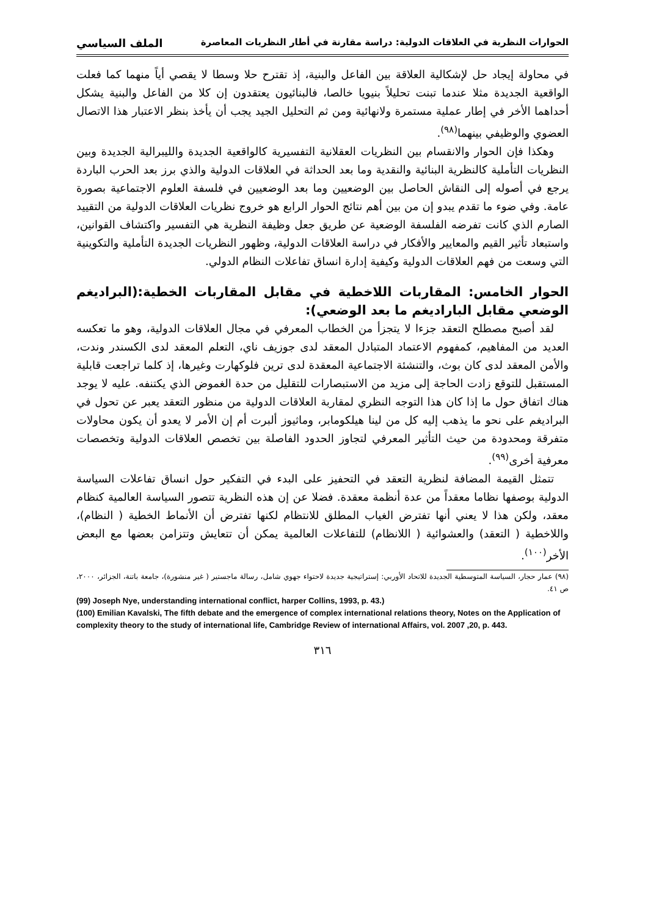الحوارات النظرية في العلاقات الدولية: دراسة مقارنة في أطار النظريات المعاصرة الملف السياسي
في محاولة إيجاد حل لإشكالية العلاقة بين الفاعل والبنية، إذ تقترح حلا وسطا لا يقصي أياً منهما كما فعلت الواقعية الجديدة مثلا عندما تبنت تحليلاً بنيويا خالصا، فالبنائيون يعتقدون إن كلا من الفاعل والبنية يشكل أحداهما الأخر في إطار عملية مستمرة ولانهائية ومن ثم التحليل الجيد يجب أن يأخذ بنظر الاعتبار هذا الاتصال العضوي والوظيفي بينهما<sup>(٩٨)</sup>.
وهكذا فإن الحوار والانقسام بين النظريات العقلانية التفسيرية كالواقعية الجديدة والليبرالية الجديدة وبين النظريات التأملية كالنظرية البنائية والنقدية وما بعد الحداثة في العلاقات الدولية والذي برز بعد الحرب الباردة يرجع في أصوله إلى النقاش الحاصل بين الوضعيين وما بعد الوضعيين في فلسفة العلوم الاجتماعية بصورة عامة. وفي ضوء ما تقدم يبدو إن من بين أهم نتائج الحوار الرابع هو خروج نظريات العلاقات الدولية من التقييد الصارم الذي كانت تفرضه الفلسفة الوضعية عن طريق جعل وظيفة النظرية هي التفسير واكتشاف القوانين، واستبعاد تأثير القيم والمعايير والأفكار في دراسة العلاقات الدولية، وظهور النظريات الجديدة التأملية والتكوينية التي وسعت من فهم العلاقات الدولية وكيفية إدارة انساق تفاعلات النظام الدولي.
الحوار الخامس: المقاربات اللاخطية في مقابل المقاربات الخطية:(البراديغم الوضعي مقابل الباراديغم ما بعد الوضعي):
لقد أصبح مصطلح التعقد جزءا لا يتجزأ من الخطاب المعرفي في مجال العلاقات الدولية، وهو ما تعكسه العديد من المفاهيم، كمفهوم الاعتماد المتبادل المعقد لدى جوزيف ناي، التعلم المعقد لدى الكسندر وندت، والأمن المعقد لدى كان بوث، والتنشئة الاجتماعية المعقدة لدى ترين فلوكهارت وغيرها، إذ كلما تراجعت قابلية المستقبل للتوقع زادت الحاجة إلى مزيد من الاستبصارات للتقليل من حدة الغموض الذي يكتنفه. عليه لا يوجد هناك اتفاق حول ما إذا كان هذا التوجه النظري لمقاربة العلاقات الدولية من منظور التعقد يعبر عن تحول في البراديغم على نحو ما يذهب إليه كل من لينا هيلكومابر، وماثيوز ألبرت أم إن الأمر لا يعدو أن يكون محاولات متفرقة ومحدودة من حيث التأثير المعرفي لتجاوز الحدود الفاصلة بين تخصص العلاقات الدولية وتخصصات معرفية أخرى<sup>(٩٩)</sup>.
تتمثل القيمة المضافة لنظرية التعقد في التحفيز على البدء في التفكير حول انساق تفاعلات السياسة الدولية بوصفها نظاما معقداً من عدة أنظمة معقدة. فضلا عن إن هذه النظرية تتصور السياسة العالمية كنظام معقد، ولكن هذا لا يعني أنها تفترض الغياب المطلق للانتظام لكنها تفترض أن الأنماط الخطية ( النظام)، واللاخطية ( التعقد) والعشوائية ( اللانظام) للتفاعلات العالمية يمكن أن تتعايش وتتزامن بعضها مع البعض الأخر<sup>(١٠٠)</sup>.
(٩٨) عمار حجار، السياسة المتوسطية الجديدة للاتحاد الأوربي: إستراتيجية جديدة لاحتواء جهوي شامل، رسالة ماجستير ( غير منشورة)، جامعة باتنة، الجزائر، ٢٠٠٠، ص ٤١.
(99) Joseph Nye, understanding international conflict, harper Collins, 1993, p. 43.)
(100) Emilian Kavalski, The fifth debate and the emergence of complex international relations theory, Notes on the Application of complexity theory to the study of international life, Cambridge Review of international Affairs, vol. 2007 ,20, p. 443.
٣١٦